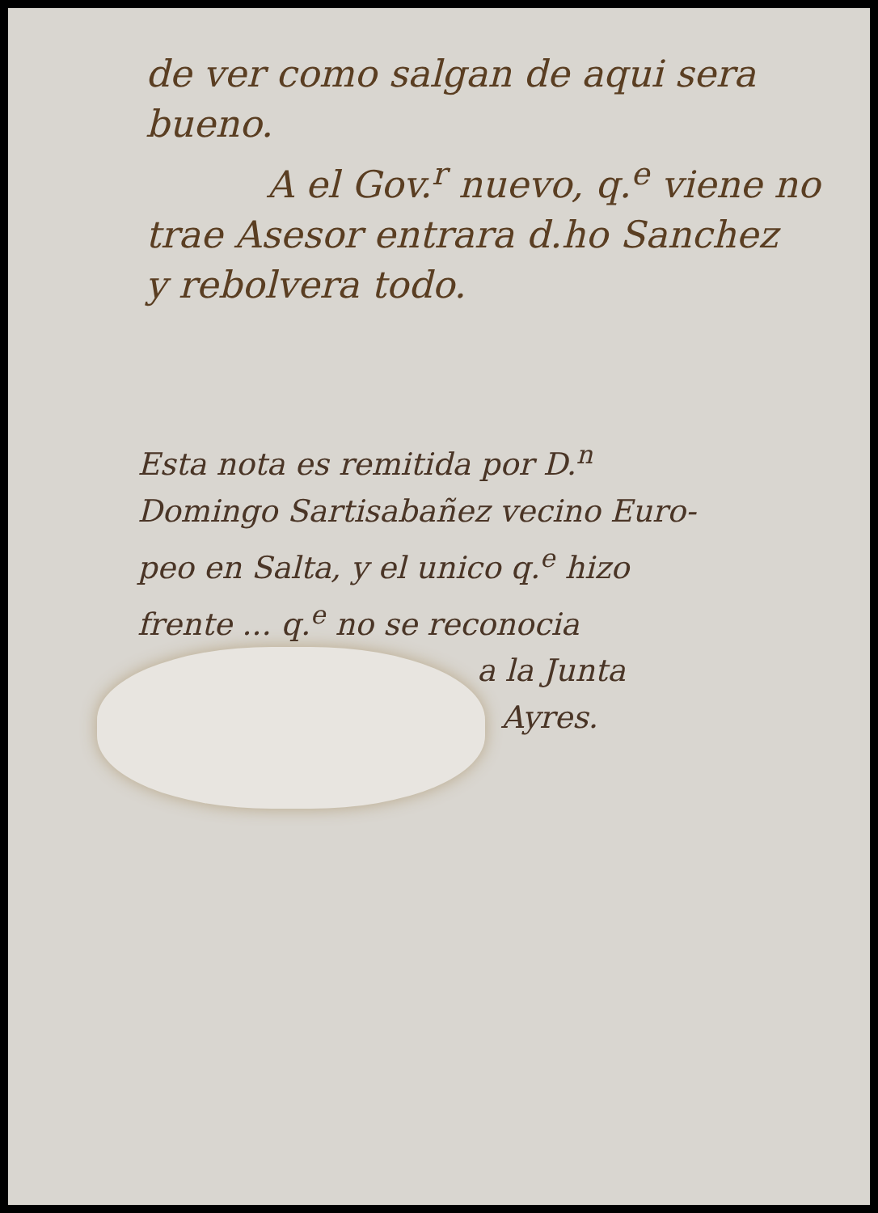de ver como salgan de aqui sera
bueno.
A el Gov.<sup>r</sup> nuevo, q.<sup>e</sup> viene no
trae Asesor entrara d.ho Sanchez
y rebolvera todo.
Esta nota es remitida por D.<sup>n</sup>
Domingo Sartisabañez vecino Euro-
peo en Salta, y el unico q.<sup>e</sup> hizo
frente ... q.<sup>e</sup> no se reconocia
a la Junta
Ayres.